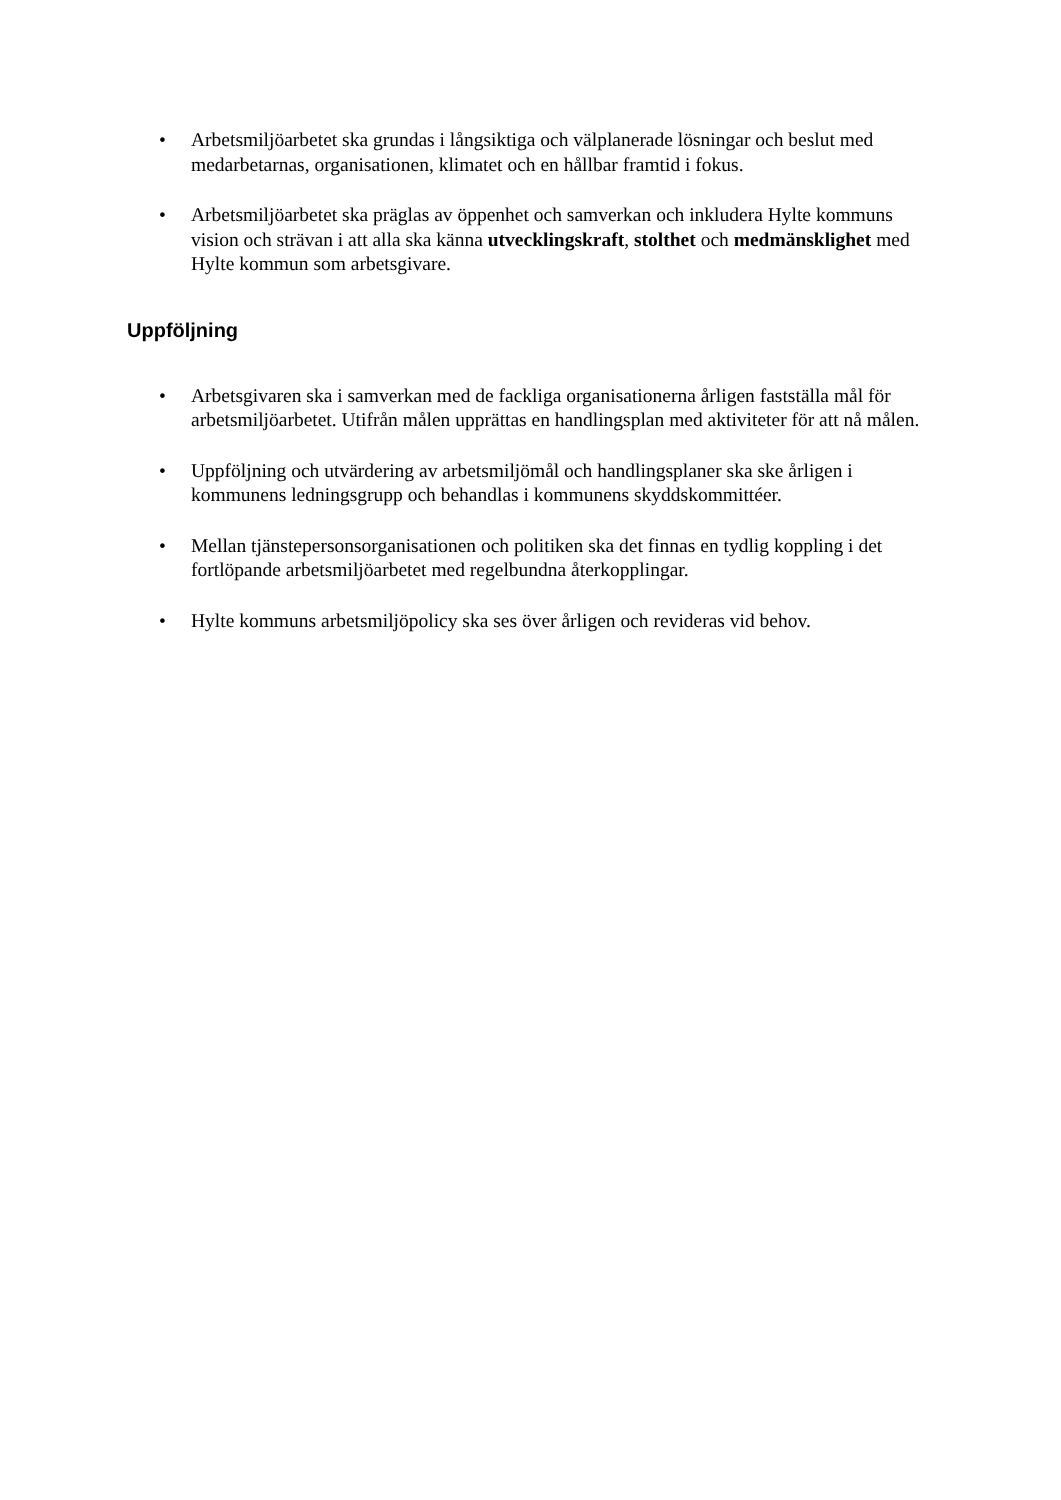• Arbetsmiljöarbetet ska grundas i långsiktiga och välplanerade lösningar och beslut med medarbetarnas, organisationen, klimatet och en hållbar framtid i fokus.
• Arbetsmiljöarbetet ska präglas av öppenhet och samverkan och inkludera Hylte kommuns vision och strävan i att alla ska känna utvecklingskraft, stolthet och medmänsklighet med Hylte kommun som arbetsgivare.
Uppföljning
• Arbetsgivaren ska i samverkan med de fackliga organisationerna årligen fastställa mål för arbetsmiljöarbetet. Utifrån målen upprättas en handlingsplan med aktiviteter för att nå målen.
• Uppföljning och utvärdering av arbetsmiljömål och handlingsplaner ska ske årligen i kommunens ledningsgrupp och behandlas i kommunens skyddskommittéer.
• Mellan tjänstepersonsorganisationen och politiken ska det finnas en tydlig koppling i det fortlöpande arbetsmiljöarbetet med regelbundna återkopplingar.
• Hylte kommuns arbetsmiljöpolicy ska ses över årligen och revideras vid behov.